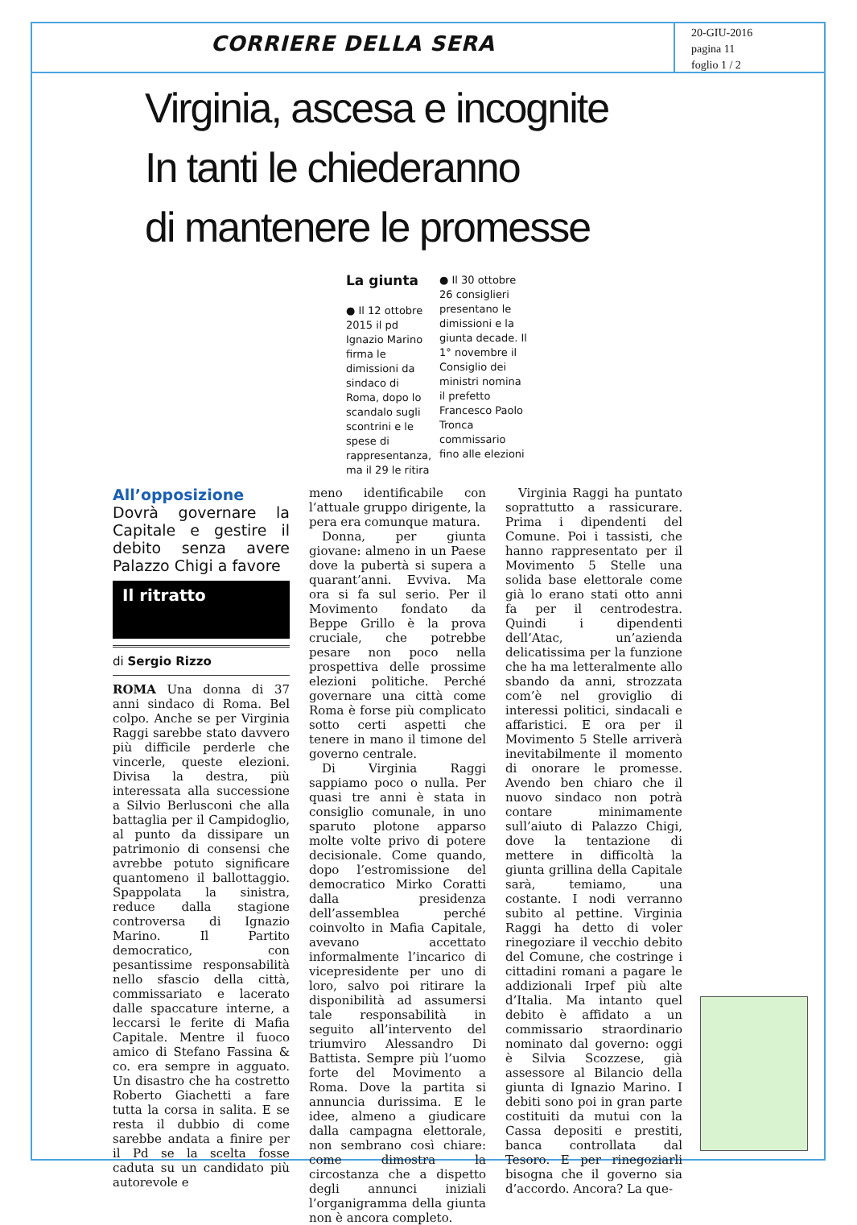CORRIERE DELLA SERA
20-GIU-2016
pagina 11
foglio 1 / 2
Virginia, ascesa e incognite
In tanti le chiederanno
di mantenere le promesse
La giunta
● Il 12 ottobre 2015 il pd Ignazio Marino firma le dimissioni da sindaco di Roma, dopo lo scandalo sugli scontrini e le spese di rappresentanza, ma il 29 le ritira
● Il 30 ottobre 26 consiglieri presentano le dimissioni e la giunta decade. Il 1° novembre il Consiglio dei ministri nomina il prefetto Francesco Paolo Tronca commissario fino alle elezioni
All’opposizione
Dovrà governare la Capitale e gestire il debito senza avere Palazzo Chigi a favore
Il ritratto
di Sergio Rizzo
ROMA Una donna di 37 anni sindaco di Roma. Bel colpo. Anche se per Virginia Raggi sarebbe stato davvero più difficile perderle che vincerle, queste elezioni. Divisa la destra, più interessata alla successione a Silvio Berlusconi che alla battaglia per il Campidoglio, al punto da dissipare un patrimonio di consensi che avrebbe potuto significare quantomeno il ballottaggio. Spappolata la sinistra, reduce dalla stagione controversa di Ignazio Marino. Il Partito democratico, con pesantissime responsabilità nello sfascio della città, commissariato e lacerato dalle spaccature interne, a leccarsi le ferite di Mafia Capitale. Mentre il fuoco amico di Stefano Fassina & co. era sempre in agguato. Un disastro che ha costretto Roberto Giachetti a fare tutta la corsa in salita. E se resta il dubbio di come sarebbe andata a finire per il Pd se la scelta fosse caduta su un candidato più autorevole e
meno identificabile con l’attuale gruppo dirigente, la pera era comunque matura.
Donna, per giunta giovane: almeno in un Paese dove la pubertà si supera a quarant’anni. Evviva. Ma ora si fa sul serio. Per il Movimento fondato da Beppe Grillo è la prova cruciale, che potrebbe pesare non poco nella prospettiva delle prossime elezioni politiche. Perché governare una città come Roma è forse più complicato sotto certi aspetti che tenere in mano il timone del governo centrale.
Di Virginia Raggi sappiamo poco o nulla. Per quasi tre anni è stata in consiglio comunale, in uno sparuto plotone apparso molte volte privo di potere decisionale. Come quando, dopo l’estromissione del democratico Mirko Coratti dalla presidenza dell’assemblea perché coinvolto in Mafia Capitale, avevano accettato informalmente l’incarico di vicepresidente per uno di loro, salvo poi ritirare la disponibilità ad assumersi tale responsabilità in seguito all’intervento del triumviro Alessandro Di Battista. Sempre più l’uomo forte del Movimento a Roma. Dove la partita si annuncia durissima. E le idee, almeno a giudicare dalla campagna elettorale, non sembrano così chiare: come dimostra la circostanza che a dispetto degli annunci iniziali l’organigramma della giunta non è ancora completo.
Virginia Raggi ha puntato soprattutto a rassicurare. Prima i dipendenti del Comune. Poi i tassisti, che hanno rappresentato per il Movimento 5 Stelle una solida base elettorale come già lo erano stati otto anni fa per il centrodestra. Quindi i dipendenti dell’Atac, un’azienda delicatissima per la funzione che ha ma letteralmente allo sbando da anni, strozzata com’è nel groviglio di interessi politici, sindacali e affaristici. E ora per il Movimento 5 Stelle arriverà inevitabilmente il momento di onorare le promesse. Avendo ben chiaro che il nuovo sindaco non potrà contare minimamente sull’aiuto di Palazzo Chigi, dove la tentazione di mettere in difficoltà la giunta grillina della Capitale sarà, temiamo, una costante. I nodi verranno subito al pettine. Virginia Raggi ha detto di voler rinegoziare il vecchio debito del Comune, che costringe i cittadini romani a pagare le addizionali Irpef più alte d’Italia. Ma intanto quel debito è affidato a un commissario straordinario nominato dal governo: oggi è Silvia Scozzese, già assessore al Bilancio della giunta di Ignazio Marino. I debiti sono poi in gran parte costituiti da mutui con la Cassa depositi e prestiti, banca controllata dal Tesoro. E per rinegoziarli bisogna che il governo sia d’accordo. Ancora? La que-